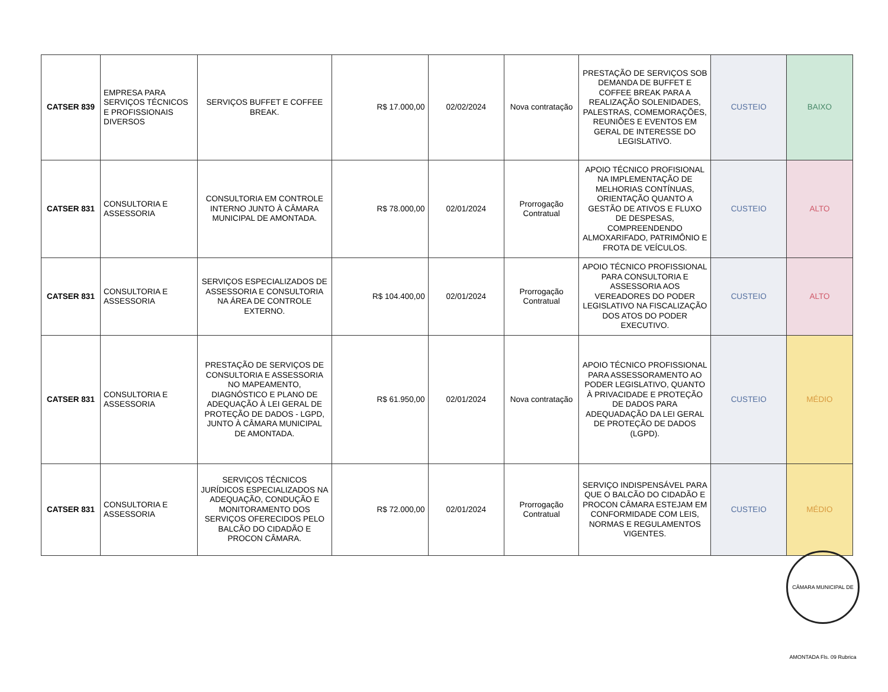| CATSER 839 | EMPRESA PARA SERVIÇOS TÉCNICOS E PROFISSIONAIS DIVERSOS | SERVIÇOS BUFFET E COFFEE BREAK. | R$ 17.000,00 | 02/02/2024 | Nova contratação | PRESTAÇÃO DE SERVIÇOS SOB DEMANDA DE BUFFET E COFFEE BREAK PARA A REALIZAÇÃO SOLENIDADES, PALESTRAS, COMEMORAÇÕES, REUNIÕES E EVENTOS EM GERAL DE INTERESSE DO LEGISLATIVO. | CUSTEIO | BAIXO |
| CATSER 831 | CONSULTORIA E ASSESSORIA | CONSULTORIA EM CONTROLE INTERNO JUNTO À CÂMARA MUNICIPAL DE AMONTADA. | R$ 78.000,00 | 02/01/2024 | Prorrogação Contratual | APOIO TÉCNICO PROFISIONAL NA IMPLEMENTAÇÃO DE MELHORIAS CONTÍNUAS, ORIENTAÇÃO QUANTO A GESTÃO DE ATIVOS E FLUXO DE DESPESAS, COMPREENDENDO ALMOXARIFADO, PATRIMÔNIO E FROTA DE VEÍCULOS. | CUSTEIO | ALTO |
| CATSER 831 | CONSULTORIA E ASSESSORIA | SERVIÇOS ESPECIALIZADOS DE ASSESSORIA E CONSULTORIA NA ÁREA DE CONTROLE EXTERNO. | R$ 104.400,00 | 02/01/2024 | Prorrogação Contratual | APOIO TÉCNICO PROFISSIONAL PARA CONSULTORIA E ASSESSORIA AOS VEREADORES DO PODER LEGISLATIVO NA FISCALIZAÇÃO DOS ATOS DO PODER EXECUTIVO. | CUSTEIO | ALTO |
| CATSER 831 | CONSULTORIA E ASSESSORIA | PRESTAÇÃO DE SERVIÇOS DE CONSULTORIA E ASSESSORIA NO MAPEAMENTO, DIAGNÓSTICO E PLANO DE ADEQUAÇÃO À LEI GERAL DE PROTEÇÃO DE DADOS - LGPD, JUNTO À CÂMARA MUNICIPAL DE AMONTADA. | R$ 61.950,00 | 02/01/2024 | Nova contratação | APOIO TÉCNICO PROFISSIONAL PARA ASSESSORAMENTO AO PODER LEGISLATIVO, QUANTO À PRIVACIDADE E PROTEÇÃO DE DADOS PARA ADEQUADAÇÃO DA LEI GERAL DE PROTEÇÃO DE DADOS (LGPD). | CUSTEIO | MÉDIO |
| CATSER 831 | CONSULTORIA E ASSESSORIA | SERVIÇOS TÉCNICOS JURÍDICOS ESPECIALIZADOS NA ADEQUAÇÃO, CONDUÇÃO E MONITORAMENTO DOS SERVIÇOS OFERECIDOS PELO BALCÃO DO CIDADÃO E PROCON CÂMARA. | R$ 72.000,00 | 02/01/2024 | Prorrogação Contratual | SERVIÇO INDISPENSÁVEL PARA QUE O BALCÃO DO CIDADÃO E PROCON CÂMARA ESTEJAM EM CONFORMIDADE COM LEIS, NORMAS E REGULAMENTOS VIGENTES. | CUSTEIO | MÉDIO |
CÂMARA MUNICIPAL DE AMONTADA Fls. 09 Rubrica